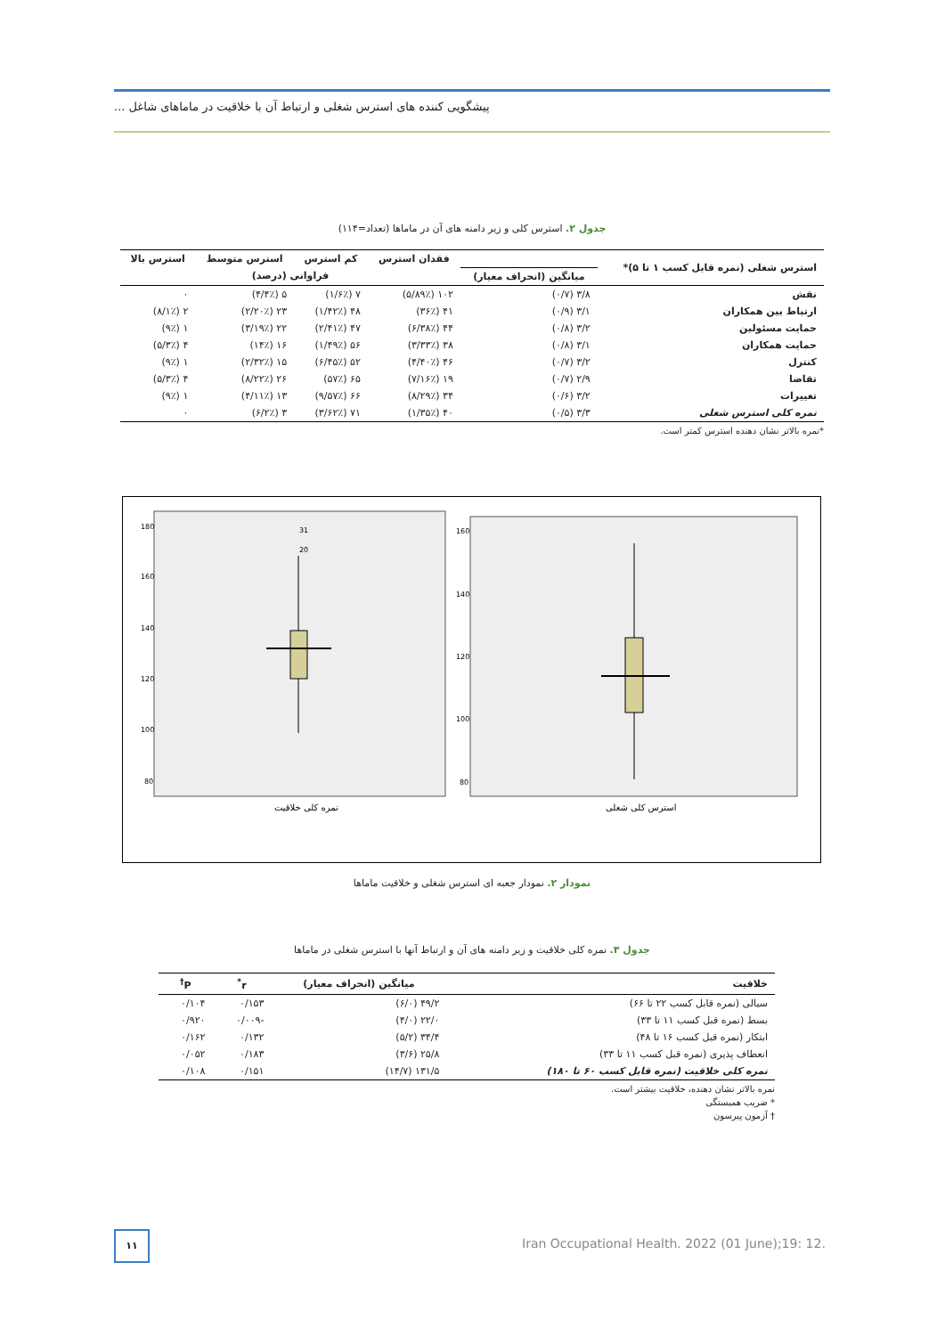پیشگویی کننده های استرس شغلی و ارتباط آن با خلاقیت در ماماهای شاغل ...
جدول ۲. استرس کلی و زیر دامنه های آن در ماماها (تعداد=۱۱۴)
| استرس شغلی (نمره قابل کسب ۱ تا ۵)* | | فقدان استرس | کم استرس | استرس متوسط | استرس بالا |
| --- | --- | --- | --- | --- | --- |
| | میانگین (انحراف معیار) | فراوانی (درصد) | | | |
| نقش | ۳/۸ (۰/۷) | ۱۰۲ (۸۹٪/۵) | ۷ (۶٪/۱) | ۵ (۴٪/۴) | ۰ |
| ارتباط بین همکاران | ۳/۱ (۰/۹) | ۴۱ (۳۶٪) | ۴۸ (۴۲٪/۱) | ۲۳ (۲۰٪/۲) | ۲ (۱٪/۸) |
| حمایت مسئولین | ۳/۲ (۰/۸) | ۴۴ (۳۸٪/۶) | ۴۷ (۴۱٪/۲) | ۲۲ (۱۹٪/۳) | ۱ (۹٪) |
| حمایت همکاران | ۳/۱ (۰/۸) | ۳۸ (۳۳٪/۳) | ۵۶ (۴۹٪/۱) | ۱۶ (۱۴٪) | ۴ (۳٪/۵) |
| کنترل | ۳/۲ (۰/۷) | ۴۶ (۴۰٪/۴) | ۵۲ (۴۵٪/۶) | ۱۵ (۳۲٪/۲) | ۱ (۹٪) |
| تقاضا | ۲/۹ (۰/۷) | ۱۹ (۱۶٪/۷) | ۶۵ (۵۷٪) | ۲۶ (۲۲٪/۸) | ۴ (۳٪/۵) |
| تغییرات | ۳/۲ (۰/۶) | ۳۴ (۲۹٪/۸) | ۶۶ (۵۷٪/۹) | ۱۳ (۱۱٪/۴) | ۱ (۹٪) |
| نمره کلی استرس شغلی | ۳/۳ (۰/۵) | ۴۰ (۳۵٪/۱) | ۷۱ (۶۲٪/۳) | ۳ (۲٪/۶) | ۰ |
*نمره بالاتر نشان دهنده استرس کمتر است.
180
160
140
120
100
80
160
140
120
100
80
31
20
نمره کلی خلاقیت
استرس کلی شغلی
نمودار ۲. نمودار جعبه ای استرس شغلی و خلاقیت ماماها
جدول ۳. نمره کلی خلاقیت و زیر دامنه های آن و ارتباط آنها با استرس شغلی در ماماها
| خلاقیت | میانگین (انحراف معیار) | r<sup>*</sup> | P<sup>†</sup> |
| --- | --- | --- | --- |
| سیالی (نمره قابل کسب ۲۲ تا ۶۶) | ۴۹/۲ (۶/۰) | ۰/۱۵۳ | ۰/۱۰۴ |
| بسط (نمره قبل کسب ۱۱ تا ۳۳) | ۲۲/۰ (۴/۰) | -۰/۰۰۹ | ۰/۹۲۰ |
| ابتکار (نمره قبل کسب ۱۶ تا ۴۸) | ۳۴/۴ (۵/۲) | ۰/۱۳۲ | ۰/۱۶۲ |
| انعطاف پذیری (نمره قبل کسب ۱۱ تا ۳۳) | ۲۵/۸ (۳/۶) | ۰/۱۸۳ | ۰/۰۵۲ |
| نمره کلی خلاقیت (نمره قابل کسب ۶۰ تا ۱۸۰) | ۱۳۱/۵ (۱۴/۷) | ۰/۱۵۱ | ۰/۱۰۸ |
نمره بالاتر نشان دهنده، خلاقیت بیشتر است.
* ضریب همبستگی
† آزمون پیرسون
۱۱
Iran Occupational Health. 2022 (01 June);19: 12.